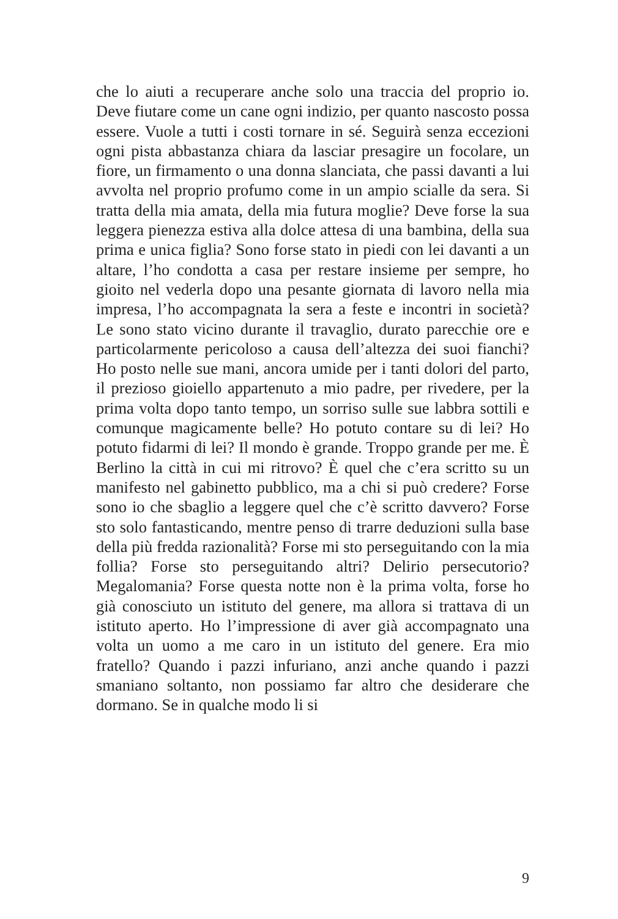che lo aiuti a recuperare anche solo una traccia del proprio io. Deve fiutare come un cane ogni indizio, per quanto nascosto possa essere. Vuole a tutti i costi tornare in sé. Seguirà senza eccezioni ogni pista abbastanza chiara da lasciar presagire un focolare, un fiore, un firmamento o una donna slanciata, che passi davanti a lui avvolta nel proprio profumo come in un ampio scialle da sera. Si tratta della mia amata, della mia futura moglie? Deve forse la sua leggera pienezza estiva alla dolce attesa di una bambina, della sua prima e unica figlia? Sono forse stato in piedi con lei davanti a un altare, l’ho condotta a casa per restare insieme per sempre, ho gioito nel vederla dopo una pesante giornata di lavoro nella mia impresa, l’ho accompagnata la sera a feste e incontri in società? Le sono stato vicino durante il travaglio, durato parecchie ore e particolarmente pericoloso a causa dell’altezza dei suoi fianchi? Ho posto nelle sue mani, ancora umide per i tanti dolori del parto, il prezioso gioiello appartenuto a mio padre, per rivedere, per la prima volta dopo tanto tempo, un sorriso sulle sue labbra sottili e comunque magicamente belle? Ho potuto contare su di lei? Ho potuto fidarmi di lei? Il mondo è grande. Troppo grande per me. È Berlino la città in cui mi ritrovo? È quel che c’era scritto su un manifesto nel gabinetto pubblico, ma a chi si può credere? Forse sono io che sbaglio a leggere quel che c’è scritto davvero? Forse sto solo fantasticando, mentre penso di trarre deduzioni sulla base della più fredda razionalità? Forse mi sto perseguitando con la mia follia? Forse sto perseguitando altri? Delirio persecutorio? Megalomania? Forse questa notte non è la prima volta, forse ho già conosciuto un istituto del genere, ma allora si trattava di un istituto aperto. Ho l’impressione di aver già accompagnato una volta un uomo a me caro in un istituto del genere. Era mio fratello? Quando i pazzi infuriano, anzi anche quando i pazzi smaniano soltanto, non possiamo far altro che desiderare che dormano. Se in qualche modo li si
9